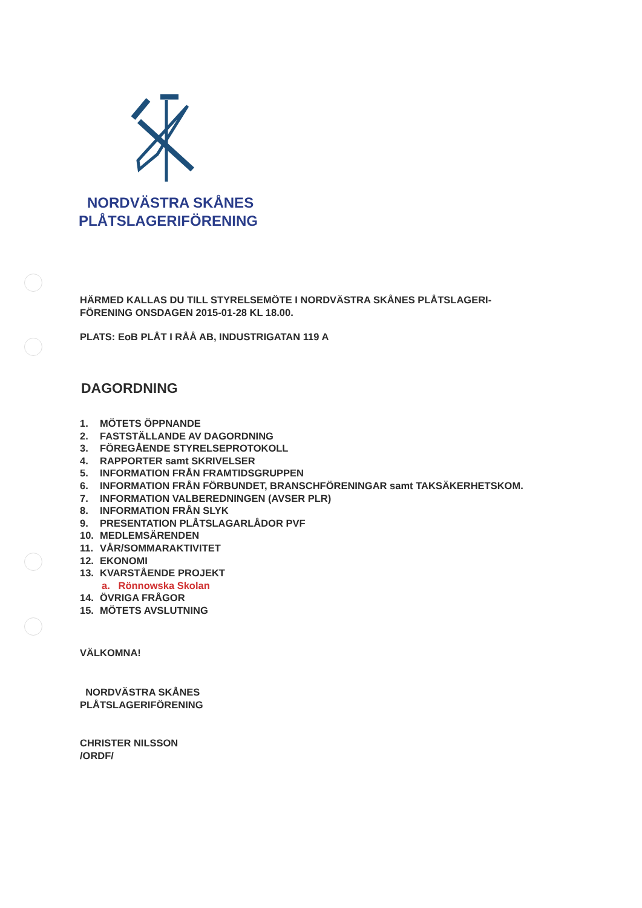NORDVÄSTRA SKÅNES
PLÅTSLAGERIFÖRENING
HÄRMED KALLAS DU TILL STYRELSEMÖTE I NORDVÄSTRA SKÅNES PLÅTSLAGERI-
FÖRENING ONSDAGEN 2015-01-28 KL 18.00.
PLATS: EoB PLÅT I RÅÅ AB, INDUSTRIGATAN 119 A
DAGORDNING
1. MÖTETS ÖPPNANDE
2. FASTSTÄLLANDE AV DAGORDNING
3. FÖREGÅENDE STYRELSEPROTOKOLL
4. RAPPORTER samt SKRIVELSER
5. INFORMATION FRÅN FRAMTIDSGRUPPEN
6. INFORMATION FRÅN FÖRBUNDET, BRANSCHFÖRENINGAR samt TAKSÄKERHETSKOM.
7. INFORMATION VALBEREDNINGEN (AVSER PLR)
8. INFORMATION FRÅN SLYK
9. PRESENTATION PLÅTSLAGARLÅDOR PVF
10. MEDLEMSÄRENDEN
11. VÅR/SOMMARAKTIVITET
12. EKONOMI
13. KVARSTÅENDE PROJEKT
a. Rönnowska Skolan
14. ÖVRIGA FRÅGOR
15. MÖTETS AVSLUTNING
VÄLKOMNA!
NORDVÄSTRA SKÅNES
PLÅTSLAGERIFÖRENING
CHRISTER NILSSON
/ORDF/